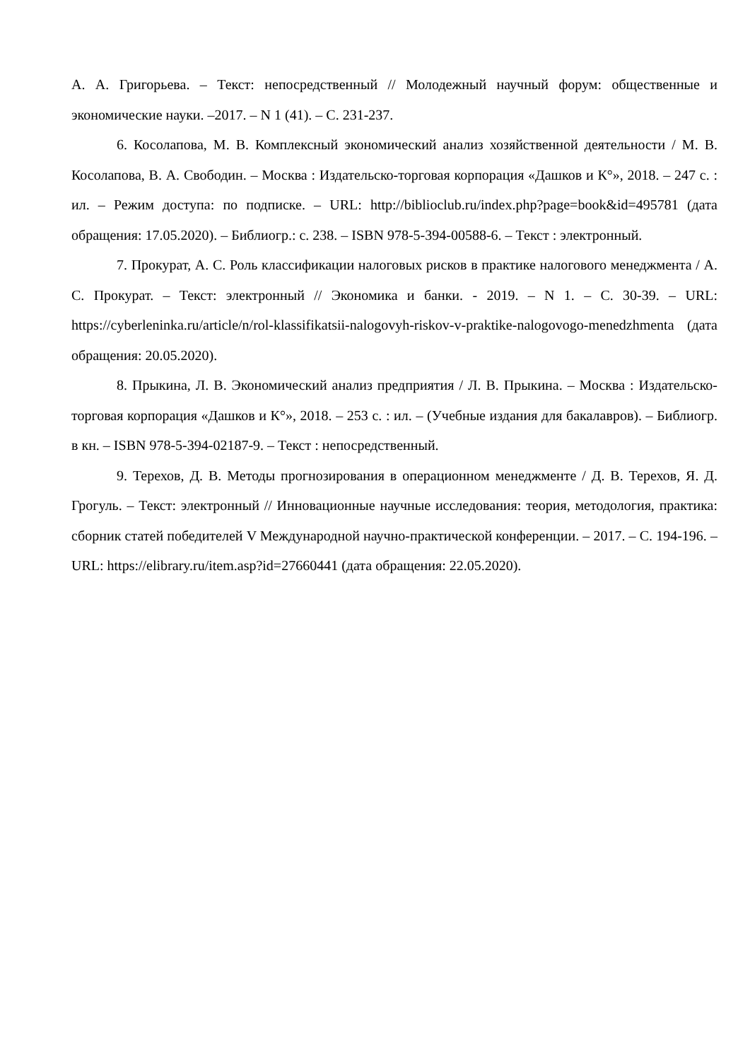А. А. Григорьева. – Текст: непосредственный // Молодежный научный форум: общественные и экономические науки. –2017. – N 1 (41). – С. 231-237.
6. Косолапова, М. В. Комплексный экономический анализ хозяйственной деятельности / М. В. Косолапова, В. А. Свободин. – Москва : Издательско-торговая корпорация «Дашков и К°», 2018. – 247 с. : ил. – Режим доступа: по подписке. – URL: http://biblioclub.ru/index.php?page=book&id=495781 (дата обращения: 17.05.2020). – Библиогр.: с. 238. – ISBN 978-5-394-00588-6. – Текст : электронный.
7. Прокурат, А. С. Роль классификации налоговых рисков в практике налогового менеджмента / А. С. Прокурат. – Текст: электронный // Экономика и банки. - 2019. – N 1. – С. 30-39. – URL: https://cyberleninka.ru/article/n/rol-klassifikatsii-nalogovyh-riskov-v-praktike-nalogovogo-menedzhmenta (дата обращения: 20.05.2020).
8. Прыкина, Л. В. Экономический анализ предприятия / Л. В. Прыкина. – Москва : Издательско-торговая корпорация «Дашков и К°», 2018. – 253 с. : ил. – (Учебные издания для бакалавров). – Библиогр. в кн. – ISBN 978-5-394-02187-9. – Текст : непосредственный.
9. Терехов, Д. В. Методы прогнозирования в операционном менеджменте / Д. В. Терехов, Я. Д. Грогуль. – Текст: электронный // Инновационные научные исследования: теория, методология, практика: сборник статей победителей V Международной научно-практической конференции. – 2017. – С. 194-196. – URL: https://elibrary.ru/item.asp?id=27660441 (дата обращения: 22.05.2020).